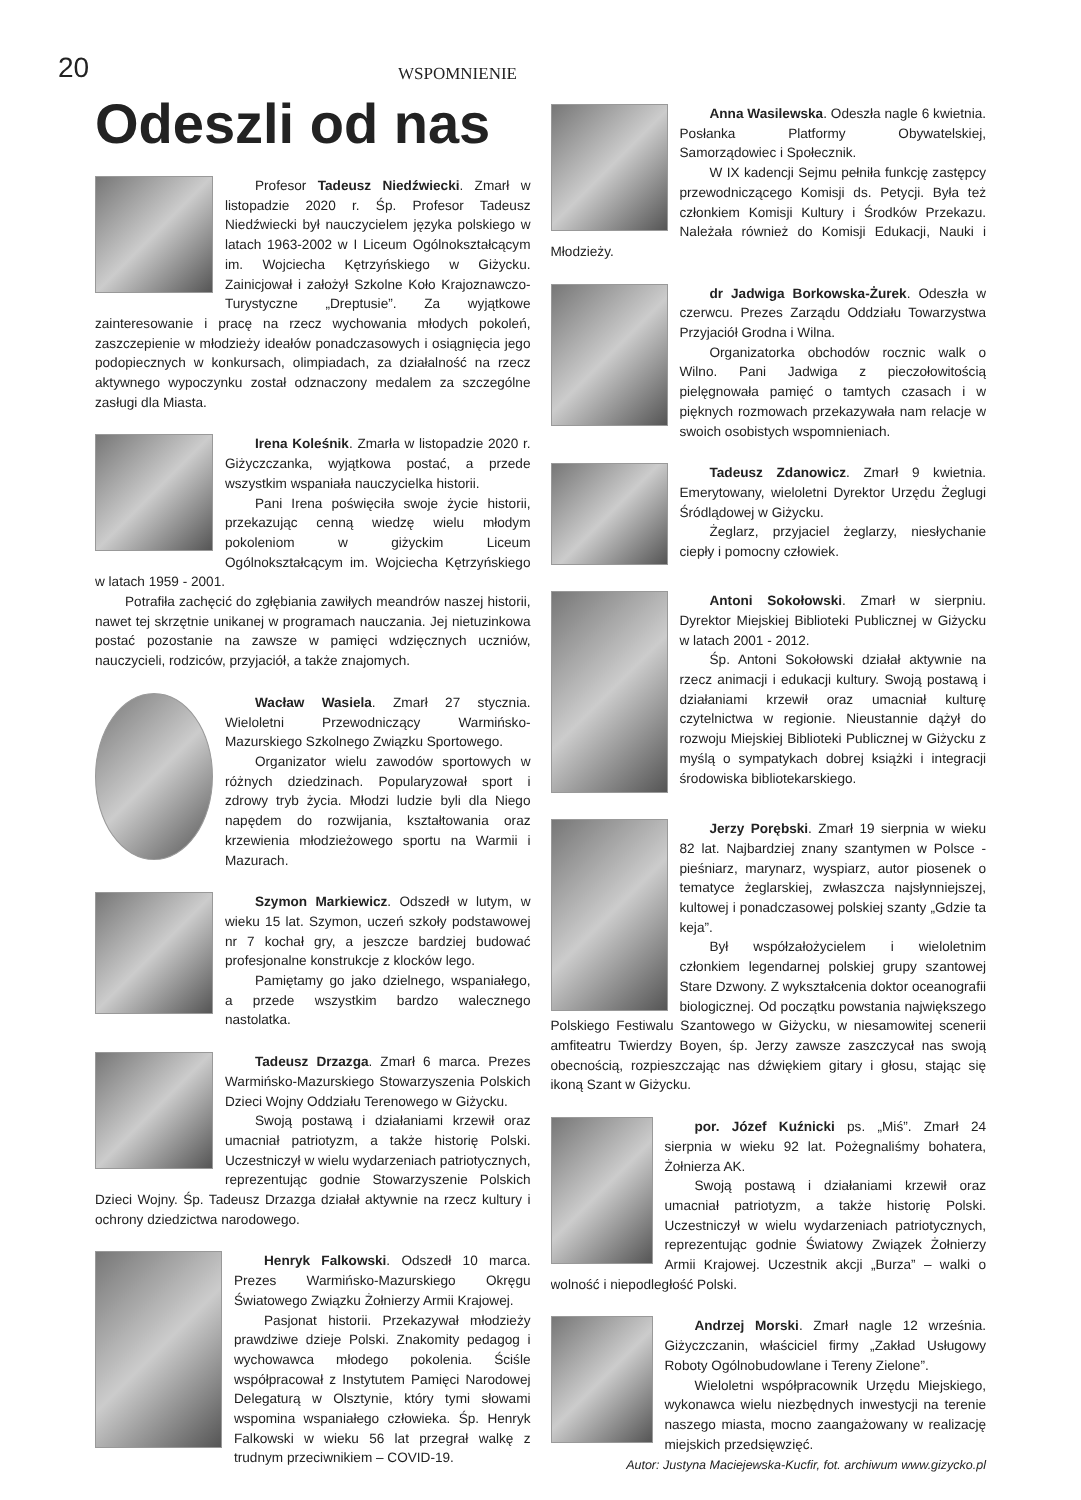20
WSPOMNIENIE
Odeszli od nas
Profesor Tadeusz Niedźwiecki. Zmarł w listopadzie 2020 r. Śp. Profesor Tadeusz Niedźwiecki był nauczycielem języka polskiego w latach 1963-2002 w I Liceum Ogólnokształcącym im. Wojciecha Kętrzyńskiego w Giżycku. Zainicjował i założył Szkolne Koło Krajoznawczo-Turystyczne „Dreptusie”. Za wyjątkowe zainteresowanie i pracę na rzecz wychowania młodych pokoleń, zaszczepienie w młodzieży ideałów ponadczasowych i osiągnięcia jego podopiecznych w konkursach, olimpiadach, za działalność na rzecz aktywnego wypoczynku został odznaczony medalem za szczególne zasługi dla Miasta.
Irena Koleśnik. Zmarła w listopadzie 2020 r. Giżyczczanka, wyjątkowa postać, a przede wszystkim wspaniała nauczycielka historii.
Pani Irena poświęciła swoje życie historii, przekazując cenną wiedzę wielu młodym pokoleniom w giżyckim Liceum Ogólnokształcącym im. Wojciecha Kętrzyńskiego w latach 1959 - 2001.
Potrafiła zachęcić do zgłębiania zawiłych meandrów naszej historii, nawet tej skrzętnie unikanej w programach nauczania. Jej nietuzinkowa postać pozostanie na zawsze w pamięci wdzięcznych uczniów, nauczycieli, rodziców, przyjaciół, a także znajomych.
Wacław Wasiela. Zmarł 27 stycznia. Wieloletni Przewodniczący Warmińsko-Mazurskiego Szkolnego Związku Sportowego.
Organizator wielu zawodów sportowych w różnych dziedzinach. Popularyzował sport i zdrowy tryb życia. Młodzi ludzie byli dla Niego napędem do rozwijania, kształtowania oraz krzewienia młodzieżowego sportu na Warmii i Mazurach.
Szymon Markiewicz. Odszedł w lutym, w wieku 15 lat. Szymon, uczeń szkoły podstawowej nr 7 kochał gry, a jeszcze bardziej budować profesjonalne konstrukcje z klocków lego.
Pamiętamy go jako dzielnego, wspaniałego, a przede wszystkim bardzo walecznego nastolatka.
Tadeusz Drzazga. Zmarł 6 marca. Prezes Warmińsko-Mazurskiego Stowarzyszenia Polskich Dzieci Wojny Oddziału Terenowego w Giżycku.
Swoją postawą i działaniami krzewił oraz umacniał patriotyzm, a także historię Polski. Uczestniczył w wielu wydarzeniach patriotycznych, reprezentując godnie Stowarzyszenie Polskich Dzieci Wojny. Śp. Tadeusz Drzazga działał aktywnie na rzecz kultury i ochrony dziedzictwa narodowego.
Henryk Falkowski. Odszedł 10 marca. Prezes Warmińsko-Mazurskiego Okręgu Światowego Związku Żołnierzy Armii Krajowej.
Pasjonat historii. Przekazywał młodzieży prawdziwe dzieje Polski. Znakomity pedagog i wychowawca młodego pokolenia. Ściśle współpracował z Instytutem Pamięci Narodowej Delegaturą w Olsztynie, który tymi słowami wspomina wspaniałego człowieka. Śp. Henryk Falkowski w wieku 56 lat przegrał walkę z trudnym przeciwnikiem – COVID-19.
Anna Wasilewska. Odeszła nagle 6 kwietnia. Posłanka Platformy Obywatelskiej, Samorządowiec i Społecznik.
W IX kadencji Sejmu pełniła funkcję zastępcy przewodniczącego Komisji ds. Petycji. Była też członkiem Komisji Kultury i Środków Przekazu. Należała również do Komisji Edukacji, Nauki i Młodzieży.
dr Jadwiga Borkowska-Żurek. Odeszła w czerwcu. Prezes Zarządu Oddziału Towarzystwa Przyjaciół Grodna i Wilna.
Organizatorka obchodów rocznic walk o Wilno. Pani Jadwiga z pieczołowitością pielęgnowała pamięć o tamtych czasach i w pięknych rozmowach przekazywała nam relacje w swoich osobistych wspomnieniach.
Tadeusz Zdanowicz. Zmarł 9 kwietnia. Emerytowany, wieloletni Dyrektor Urzędu Żeglugi Śródlądowej w Giżycku.
Żeglarz, przyjaciel żeglarzy, niesłychanie ciepły i pomocny człowiek.
Antoni Sokołowski. Zmarł w sierpniu. Dyrektor Miejskiej Biblioteki Publicznej w Giżycku w latach 2001 - 2012.
Śp. Antoni Sokołowski działał aktywnie na rzecz animacji i edukacji kultury. Swoją postawą i działaniami krzewił oraz umacniał kulturę czytelnictwa w regionie. Nieustannie dążył do rozwoju Miejskiej Biblioteki Publicznej w Giżycku z myślą o sympatykach dobrej książki i integracji środowiska bibliotekarskiego.
Jerzy Porębski. Zmarł 19 sierpnia w wieku 82 lat. Najbardziej znany szantymen w Polsce - pieśniarz, marynarz, wyspiarz, autor piosenek o tematyce żeglarskiej, zwłaszcza najsłynniejszej, kultowej i ponadczasowej polskiej szanty „Gdzie ta keja”.
Był współzałożycielem i wieloletnim członkiem legendarnej polskiej grupy szantowej Stare Dzwony. Z wykształcenia doktor oceanografii biologicznej. Od początku powstania największego Polskiego Festiwalu Szantowego w Giżycku, w niesamowitej scenerii amfiteatru Twierdzy Boyen, śp. Jerzy zawsze zaszczycał nas swoją obecnością, rozpieszczając nas dźwiękiem gitary i głosu, stając się ikoną Szant w Giżycku.
por. Józef Kuźnicki ps. „Miś”. Zmarł 24 sierpnia w wieku 92 lat. Pożegnaliśmy bohatera, Żołnierza AK.
Swoją postawą i działaniami krzewił oraz umacniał patriotyzm, a także historię Polski. Uczestniczył w wielu wydarzeniach patriotycznych, reprezentując godnie Światowy Związek Żołnierzy Armii Krajowej. Uczestnik akcji „Burza” – walki o wolność i niepodległość Polski.
Andrzej Morski. Zmarł nagle 12 września. Giżyczczanin, właściciel firmy „Zakład Usługowy Roboty Ogólnobudowlane i Tereny Zielone”.
Wieloletni współpracownik Urzędu Miejskiego, wykonawca wielu niezbędnych inwestycji na terenie naszego miasta, mocno zaangażowany w realizację miejskich przedsięwzięć.
Autor: Justyna Maciejewska-Kucfir, fot. archiwum www.gizycko.pl